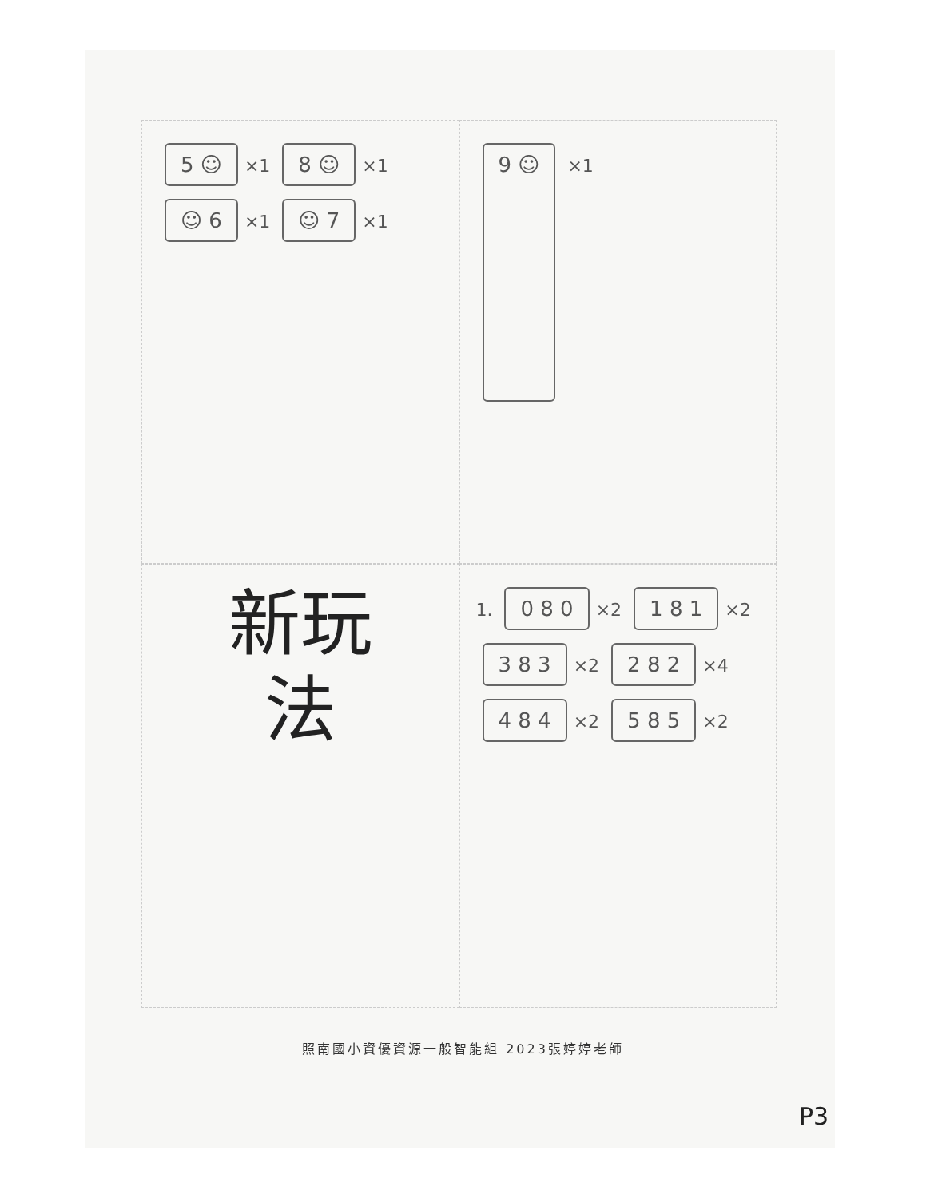5 ☺ ×1 8 ☺ ×1
☺ 6 ×1 ☺ 7 ×1
9 ☺ ×1
新玩
法
1. 0 8 0 ×2 1 8 1 ×2
3 8 3 ×2 2 8 2 ×4
4 8 4 ×2 5 8 5 ×2
照南國小資優資源一般智能組 2023張婷婷老師
P3